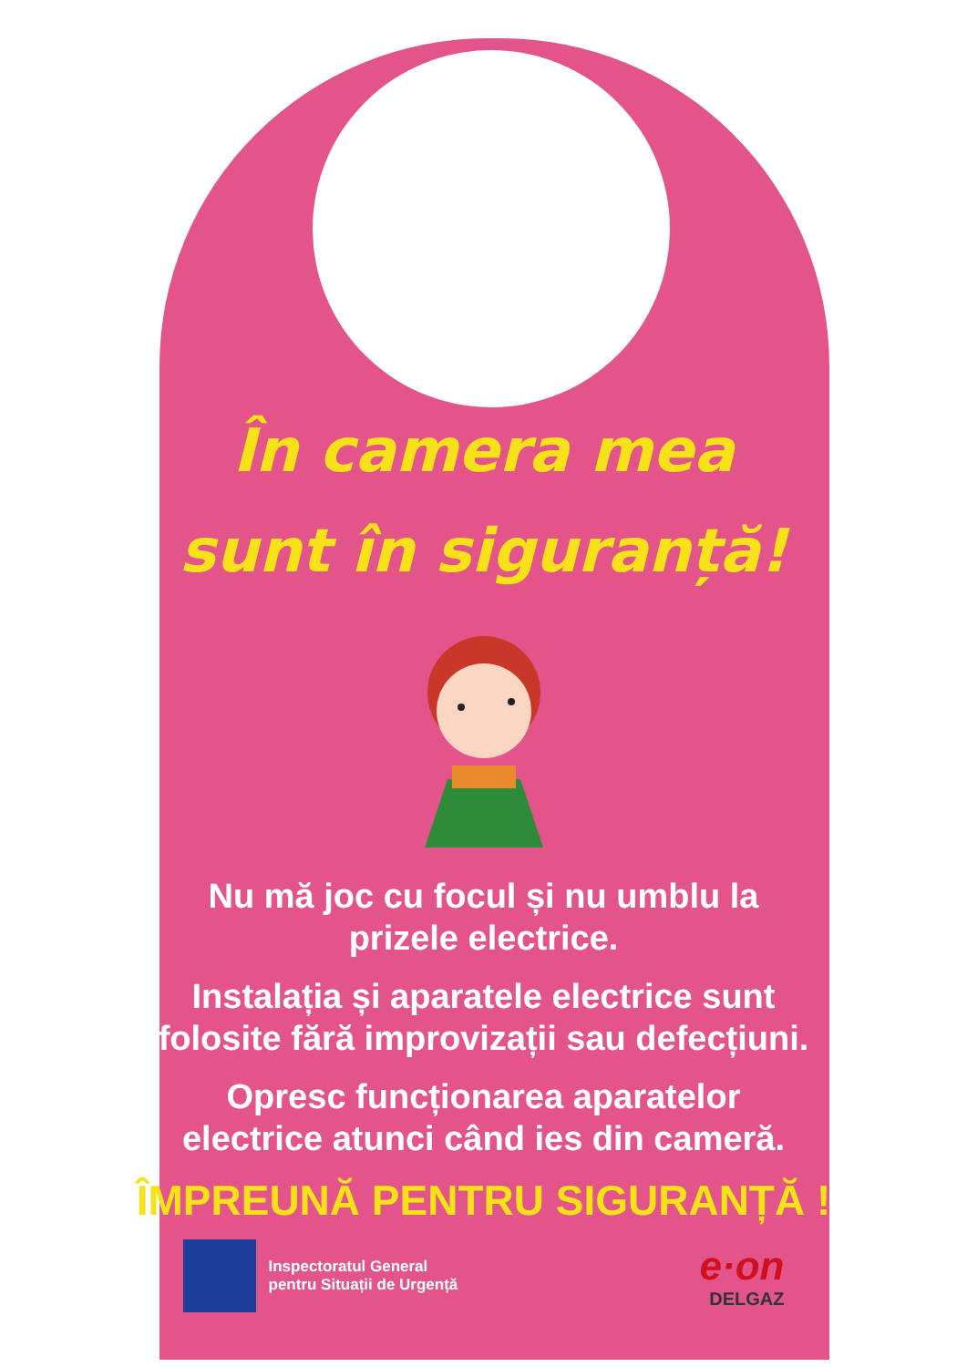În camera mea
sunt în siguranță!
Nu mă joc cu focul și nu umblu la
prizele electrice.
Instalația și aparatele electrice sunt
folosite fără improvizații sau defecțiuni.
Opresc funcționarea aparatelor
electrice atunci când ies din cameră.
ÎMPREUNĂ PENTRU SIGURANȚĂ !
Inspectoratul General
pentru Situații de Urgență
e·on
DELGAZ